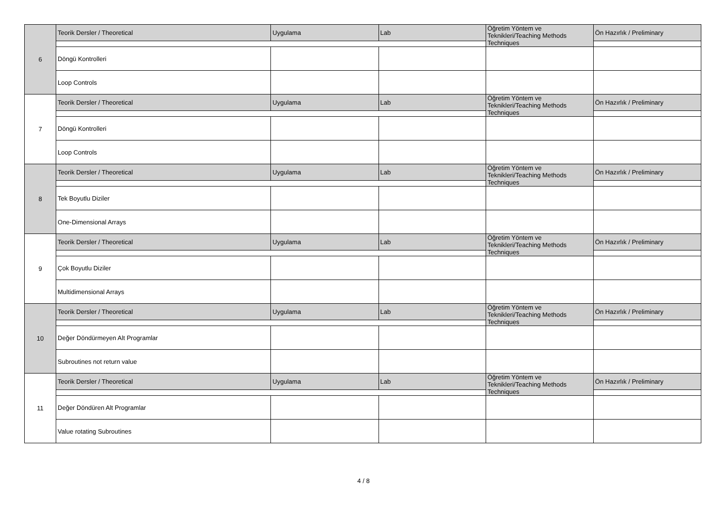| 6 | Teorik Dersler / Theoretical | Uygulama | Lab | Öğretim Yöntem ve Teknikleri/Teaching Methods Techniques | Ön Hazırlık / Preliminary |
| | Döngü Kontrolleri | | | | |
| | Loop Controls | | | | |
| 7 | Teorik Dersler / Theoretical | Uygulama | Lab | Öğretim Yöntem ve Teknikleri/Teaching Methods Techniques | Ön Hazırlık / Preliminary |
| | Döngü Kontrolleri | | | | |
| | Loop Controls | | | | |
| 8 | Teorik Dersler / Theoretical | Uygulama | Lab | Öğretim Yöntem ve Teknikleri/Teaching Methods Techniques | Ön Hazırlık / Preliminary |
| | Tek Boyutlu Diziler | | | | |
| | One-Dimensional Arrays | | | | |
| 9 | Teorik Dersler / Theoretical | Uygulama | Lab | Öğretim Yöntem ve Teknikleri/Teaching Methods Techniques | Ön Hazırlık / Preliminary |
| | Çok Boyutlu Diziler | | | | |
| | Multidimensional Arrays | | | | |
| 10 | Teorik Dersler / Theoretical | Uygulama | Lab | Öğretim Yöntem ve Teknikleri/Teaching Methods Techniques | Ön Hazırlık / Preliminary |
| | Değer Döndürmeyen Alt Programlar | | | | |
| | Subroutines not return value | | | | |
| 11 | Teorik Dersler / Theoretical | Uygulama | Lab | Öğretim Yöntem ve Teknikleri/Teaching Methods Techniques | Ön Hazırlık / Preliminary |
| | Değer Döndüren Alt Programlar | | | | |
| | Value rotating Subroutines | | | | |
4 / 8